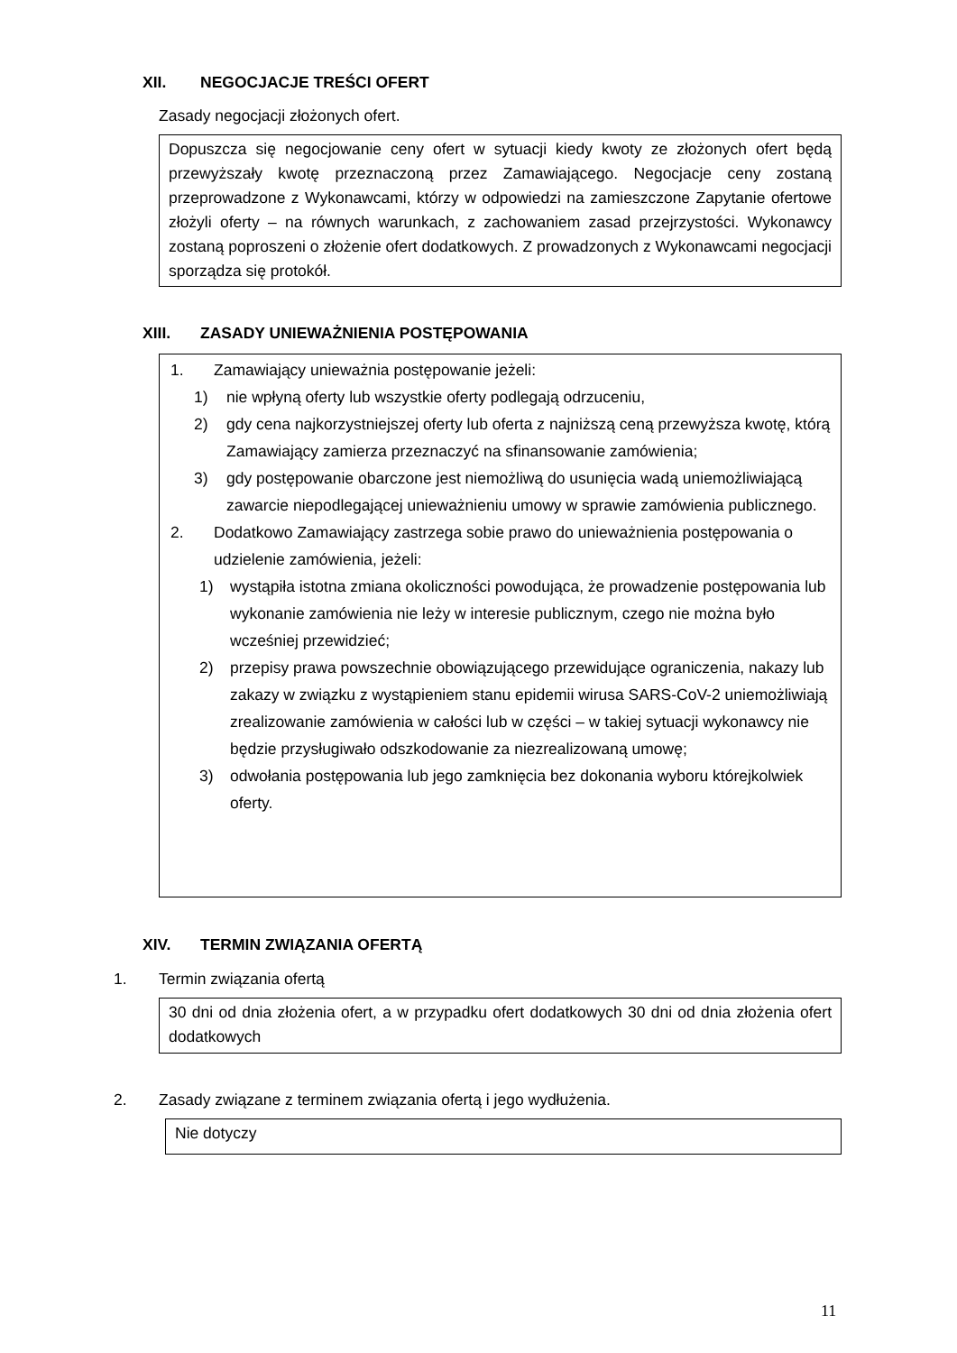XII. NEGOCJACJE TREŚCI OFERT
Zasady negocjacji złożonych ofert.
Dopuszcza się negocjowanie ceny ofert w sytuacji kiedy kwoty ze złożonych ofert będą przewyższały kwotę przeznaczoną przez Zamawiającego. Negocjacje ceny zostaną przeprowadzone z Wykonawcami, którzy w odpowiedzi na zamieszczone Zapytanie ofertowe złożyli oferty – na równych warunkach, z zachowaniem zasad przejrzystości. Wykonawcy zostaną poproszeni o złożenie ofert dodatkowych. Z prowadzonych z Wykonawcami negocjacji sporządza się protokół.
XIII. ZASADY UNIEWAŻNIENIA POSTĘPOWANIA
1. Zamawiający unieważnia postępowanie jeżeli:
1) nie wpłyną oferty lub wszystkie oferty podlegają odrzuceniu,
2) gdy cena najkorzystniejszej oferty lub oferta z najniższą ceną przewyższa kwotę, którą Zamawiający zamierza przeznaczyć na sfinansowanie zamówienia;
3) gdy postępowanie obarczone jest niemożliwą do usunięcia wadą uniemożliwiającą zawarcie niepodlegającej unieważnieniu umowy w sprawie zamówienia publicznego.
2. Dodatkowo Zamawiający zastrzega sobie prawo do unieważnienia postępowania o udzielenie zamówienia, jeżeli:
1) wystąpiła istotna zmiana okoliczności powodująca, że prowadzenie postępowania lub wykonanie zamówienia nie leży w interesie publicznym, czego nie można było wcześniej przewidzieć;
2) przepisy prawa powszechnie obowiązującego przewidujące ograniczenia, nakazy lub zakazy w związku z wystąpieniem stanu epidemii wirusa SARS-CoV-2 uniemożliwiają zrealizowanie zamówienia w całości lub w części – w takiej sytuacji wykonawcy nie będzie przysługiwało odszkodowanie za niezrealizowaną umowę;
3) odwołania postępowania lub jego zamknięcia bez dokonania wyboru którejkolwiek oferty.
XIV. TERMIN ZWIĄZANIA OFERTĄ
1. Termin związania ofertą
30 dni od dnia złożenia ofert, a w przypadku ofert dodatkowych 30 dni od dnia złożenia ofert dodatkowych
2. Zasady związane z terminem związania ofertą i jego wydłużenia.
Nie dotyczy
11